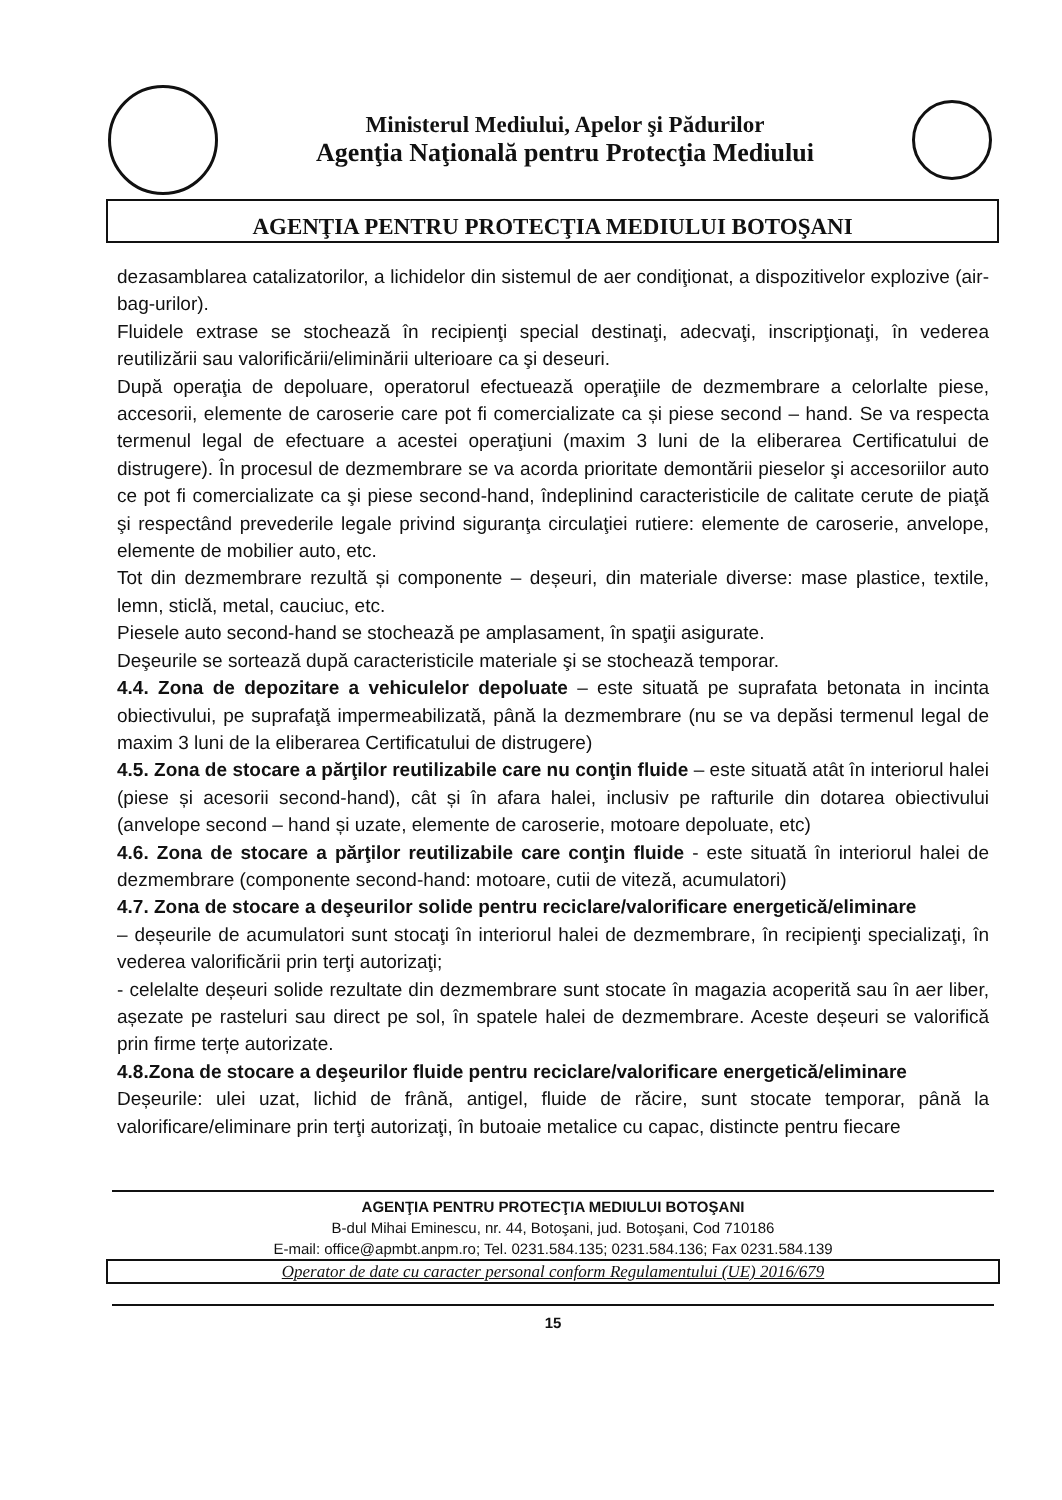Ministerul Mediului, Apelor şi Pădurilor
Agenţia Naţională pentru Protecţia Mediului
AGENŢIA PENTRU PROTECŢIA MEDIULUI BOTOŞANI
dezasamblarea catalizatorilor, a lichidelor din sistemul de aer condiţionat, a dispozitivelor explozive (air-bag-urilor).
Fluidele extrase se stochează în recipienţi special destinaţi, adecvaţi, inscripţionaţi, în vederea reutilizării sau valorificării/eliminării ulterioare ca şi deseuri.
După operaţia de depoluare, operatorul efectuează operaţiile de dezmembrare a celorlalte piese, accesorii, elemente de caroserie care pot fi comercializate ca și piese second – hand. Se va respecta termenul legal de efectuare a acestei operaţiuni (maxim 3 luni de la eliberarea Certificatului de distrugere). În procesul de dezmembrare se va acorda prioritate demontării pieselor şi accesoriilor auto ce pot fi comercializate ca şi piese second-hand, îndeplinind caracteristicile de calitate cerute de piaţă şi respectând prevederile legale privind siguranţa circulaţiei rutiere: elemente de caroserie, anvelope, elemente de mobilier auto, etc.
Tot din dezmembrare rezultă și componente – deșeuri, din materiale diverse: mase plastice, textile, lemn, sticlă, metal, cauciuc, etc.
Piesele auto second-hand se stochează pe amplasament, în spaţii asigurate.
Deşeurile se sortează după caracteristicile materiale şi se stochează temporar.
4.4. Zona de depozitare a vehiculelor depoluate – este situată pe suprafata betonata in incinta obiectivului, pe suprafaţă impermeabilizată, până la dezmembrare (nu se va depăsi termenul legal de maxim 3 luni de la eliberarea Certificatului de distrugere)
4.5. Zona de stocare a părţilor reutilizabile care nu conţin fluide – este situată atât în interiorul halei (piese și acesorii second-hand), cât și în afara halei, inclusiv pe rafturile din dotarea obiectivului (anvelope second – hand și uzate, elemente de caroserie, motoare depoluate, etc)
4.6. Zona de stocare a părţilor reutilizabile care conţin fluide - este situată în interiorul halei de dezmembrare (componente second-hand: motoare, cutii de viteză, acumulatori)
4.7. Zona de stocare a deşeurilor solide pentru reciclare/valorificare energetică/eliminare
– deșeurile de acumulatori sunt stocaţi în interiorul halei de dezmembrare, în recipienţi specializaţi, în vederea valorificării prin terţi autorizaţi;
- celelalte deșeuri solide rezultate din dezmembrare sunt stocate în magazia acoperită sau în aer liber, așezate pe rasteluri sau direct pe sol, în spatele halei de dezmembrare. Aceste deșeuri se valorifică prin firme terțe autorizate.
4.8.Zona de stocare a deşeurilor fluide pentru reciclare/valorificare energetică/eliminare
Deșeurile: ulei uzat, lichid de frână, antigel, fluide de răcire, sunt stocate temporar, până la valorificare/eliminare prin terţi autorizaţi, în butoaie metalice cu capac, distincte pentru fiecare
AGENŢIA PENTRU PROTECŢIA MEDIULUI BOTOŞANI
B-dul Mihai Eminescu, nr. 44, Botoşani, jud. Botoşani, Cod 710186
E-mail: office@apmbt.anpm.ro; Tel. 0231.584.135; 0231.584.136; Fax 0231.584.139
Operator de date cu caracter personal conform Regulamentului (UE) 2016/679
15